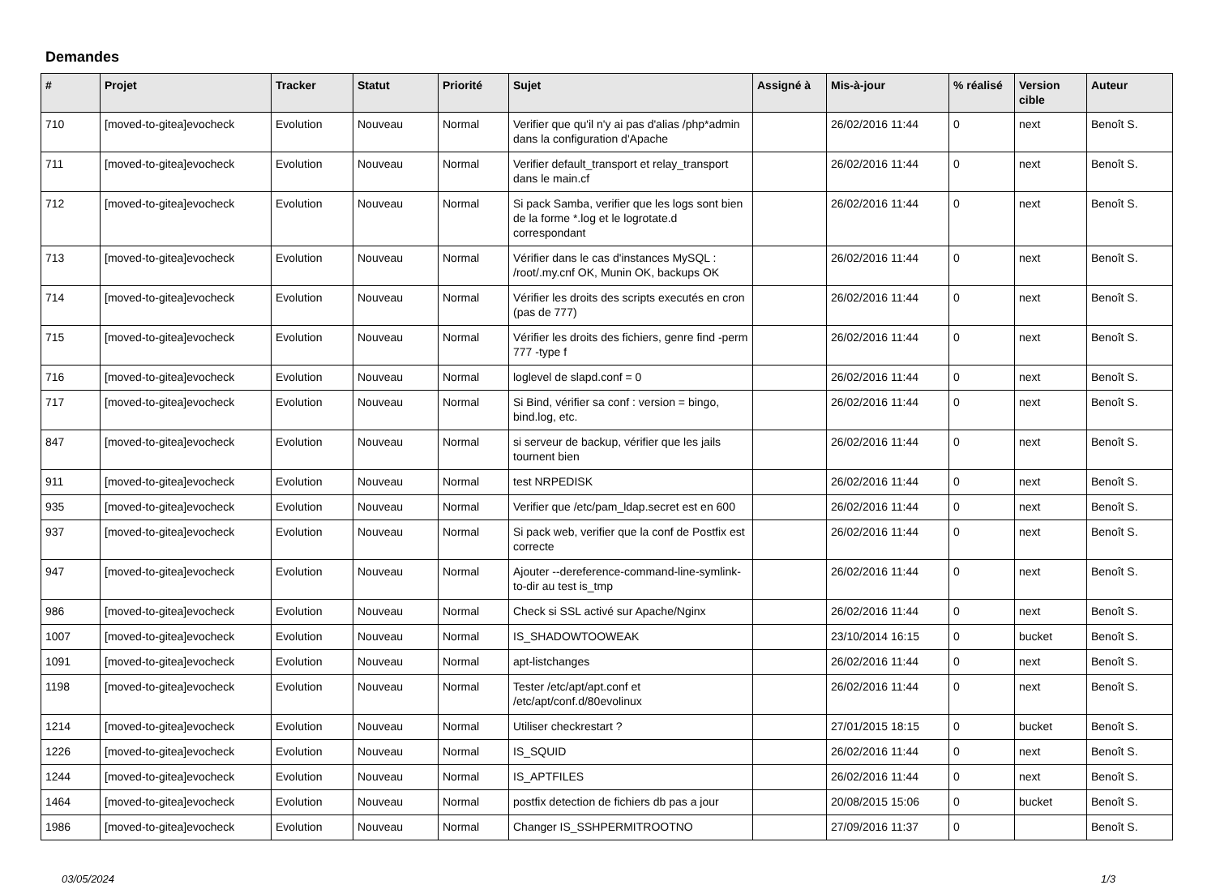Demandes
| # | Projet | Tracker | Statut | Priorité | Sujet | Assigné à | Mis-à-jour | % réalisé | Version cible | Auteur |
| --- | --- | --- | --- | --- | --- | --- | --- | --- | --- | --- |
| 710 | [moved-to-gitea]evocheck | Evolution | Nouveau | Normal | Verifier que qu'il n'y ai pas d'alias /php*admin dans la configuration d'Apache | | 26/02/2016 11:44 | 0 | next | Benoît S. |
| 711 | [moved-to-gitea]evocheck | Evolution | Nouveau | Normal | Verifier default_transport et relay_transport dans le main.cf | | 26/02/2016 11:44 | 0 | next | Benoît S. |
| 712 | [moved-to-gitea]evocheck | Evolution | Nouveau | Normal | Si pack Samba, verifier que les logs sont bien de la forme *.log et le logrotate.d correspondant | | 26/02/2016 11:44 | 0 | next | Benoît S. |
| 713 | [moved-to-gitea]evocheck | Evolution | Nouveau | Normal | Vérifier dans le cas d'instances MySQL : /root/.my.cnf OK, Munin OK, backups OK | | 26/02/2016 11:44 | 0 | next | Benoît S. |
| 714 | [moved-to-gitea]evocheck | Evolution | Nouveau | Normal | Vérifier les droits des scripts executés en cron (pas de 777) | | 26/02/2016 11:44 | 0 | next | Benoît S. |
| 715 | [moved-to-gitea]evocheck | Evolution | Nouveau | Normal | Vérifier les droits des fichiers, genre find -perm 777 -type f | | 26/02/2016 11:44 | 0 | next | Benoît S. |
| 716 | [moved-to-gitea]evocheck | Evolution | Nouveau | Normal | loglevel de slapd.conf = 0 | | 26/02/2016 11:44 | 0 | next | Benoît S. |
| 717 | [moved-to-gitea]evocheck | Evolution | Nouveau | Normal | Si Bind, vérifier sa conf : version = bingo, bind.log, etc. | | 26/02/2016 11:44 | 0 | next | Benoît S. |
| 847 | [moved-to-gitea]evocheck | Evolution | Nouveau | Normal | si serveur de backup, vérifier que les jails tournent bien | | 26/02/2016 11:44 | 0 | next | Benoît S. |
| 911 | [moved-to-gitea]evocheck | Evolution | Nouveau | Normal | test NRPEDISK | | 26/02/2016 11:44 | 0 | next | Benoît S. |
| 935 | [moved-to-gitea]evocheck | Evolution | Nouveau | Normal | Verifier que /etc/pam_ldap.secret est en 600 | | 26/02/2016 11:44 | 0 | next | Benoît S. |
| 937 | [moved-to-gitea]evocheck | Evolution | Nouveau | Normal | Si pack web, verifier que la conf de Postfix est correcte | | 26/02/2016 11:44 | 0 | next | Benoît S. |
| 947 | [moved-to-gitea]evocheck | Evolution | Nouveau | Normal | Ajouter --dereference-command-line-symlink-to-dir au test is_tmp | | 26/02/2016 11:44 | 0 | next | Benoît S. |
| 986 | [moved-to-gitea]evocheck | Evolution | Nouveau | Normal | Check si SSL activé sur Apache/Nginx | | 26/02/2016 11:44 | 0 | next | Benoît S. |
| 1007 | [moved-to-gitea]evocheck | Evolution | Nouveau | Normal | IS_SHADOWTOOWEAK | | 23/10/2014 16:15 | 0 | bucket | Benoît S. |
| 1091 | [moved-to-gitea]evocheck | Evolution | Nouveau | Normal | apt-listchanges | | 26/02/2016 11:44 | 0 | next | Benoît S. |
| 1198 | [moved-to-gitea]evocheck | Evolution | Nouveau | Normal | Tester /etc/apt/apt.conf et /etc/apt/conf.d/80evolinux | | 26/02/2016 11:44 | 0 | next | Benoît S. |
| 1214 | [moved-to-gitea]evocheck | Evolution | Nouveau | Normal | Utiliser checkrestart ? | | 27/01/2015 18:15 | 0 | bucket | Benoît S. |
| 1226 | [moved-to-gitea]evocheck | Evolution | Nouveau | Normal | IS_SQUID | | 26/02/2016 11:44 | 0 | next | Benoît S. |
| 1244 | [moved-to-gitea]evocheck | Evolution | Nouveau | Normal | IS_APTFILES | | 26/02/2016 11:44 | 0 | next | Benoît S. |
| 1464 | [moved-to-gitea]evocheck | Evolution | Nouveau | Normal | postfix detection de fichiers db pas a jour | | 20/08/2015 15:06 | 0 | bucket | Benoît S. |
| 1986 | [moved-to-gitea]evocheck | Evolution | Nouveau | Normal | Changer IS_SSHPERMITROOTNO | | 27/09/2016 11:37 | 0 | | Benoît S. |
03/05/2024 1/3